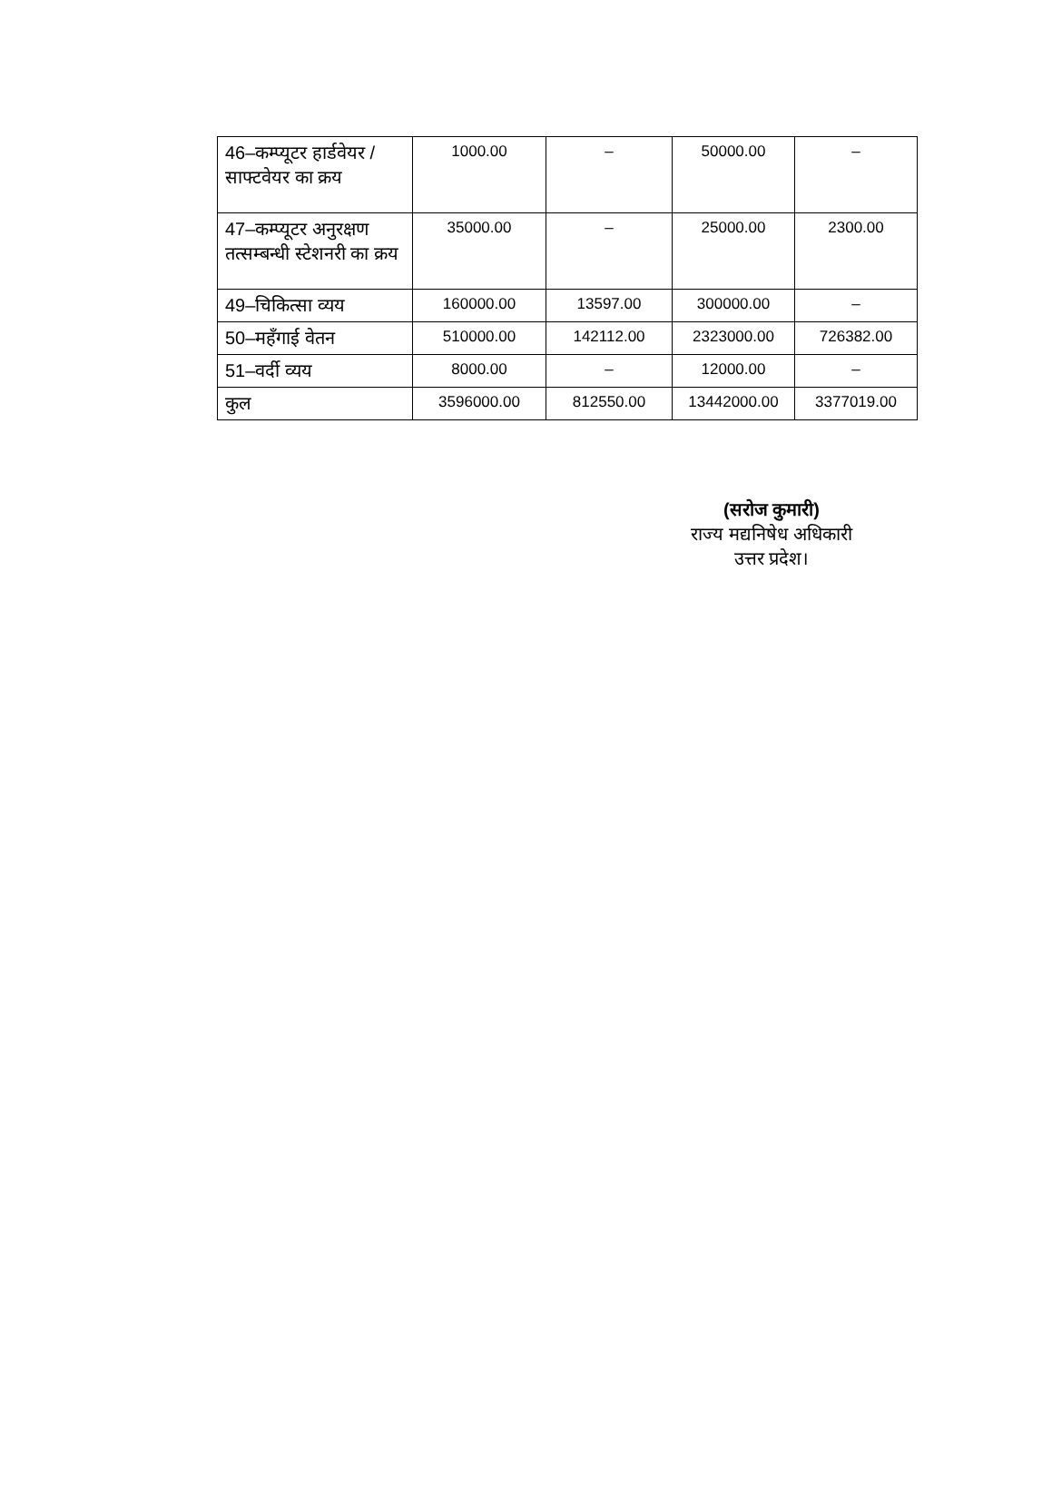| 46–कम्प्यूटर हार्डवेयर / साफ्टवेयर का क्रय | 1000.00 | – | 50000.00 | – |
| 47–कम्प्यूटर अनुरक्षण तत्सम्बन्धी स्टेशनरी का क्रय | 35000.00 | – | 25000.00 | 2300.00 |
| 49–चिकित्सा व्यय | 160000.00 | 13597.00 | 300000.00 | – |
| 50–महँगाई वेतन | 510000.00 | 142112.00 | 2323000.00 | 726382.00 |
| 51–वर्दी व्यय | 8000.00 | – | 12000.00 | – |
| कुल | 3596000.00 | 812550.00 | 13442000.00 | 3377019.00 |
(सरोज कुमारी)
राज्य मद्यनिषेध अधिकारी
उत्तर प्रदेश।